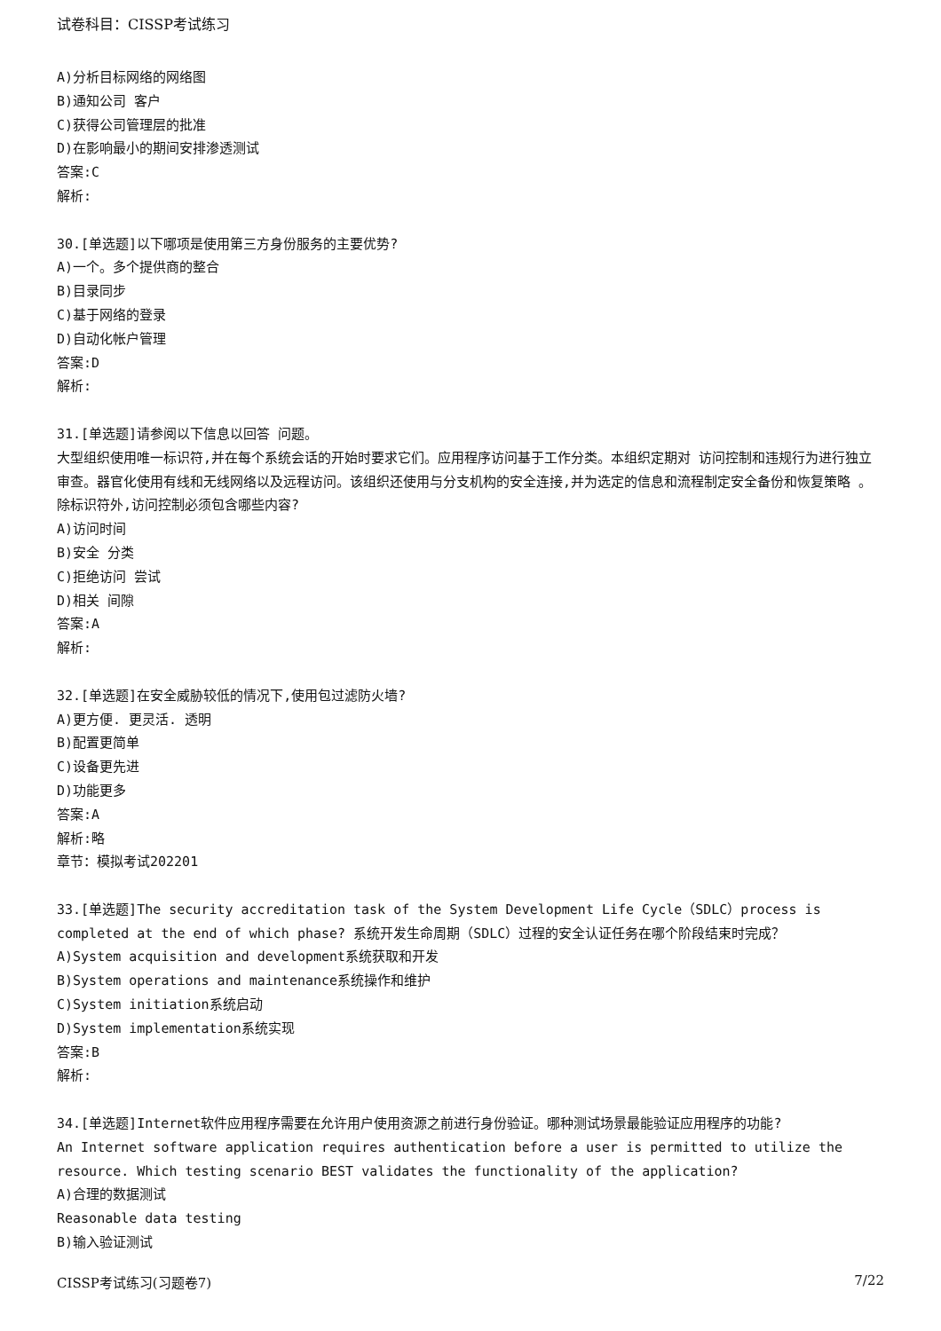试卷科目：CISSP考试练习
A)分析目标网络的网络图
B)通知公司 客户
C)获得公司管理层的批准
D)在影响最小的期间安排渗透测试
答案:C
解析:
30.[单选题]以下哪项是使用第三方身份服务的主要优势?
A)一个。多个提供商的整合
B)目录同步
C)基于网络的登录
D)自动化帐户管理
答案:D
解析:
31.[单选题]请参阅以下信息以回答 问题。
大型组织使用唯一标识符,并在每个系统会话的开始时要求它们。应用程序访问基于工作分类。本组织定期对 访问控制和违规行为进行独立审查。器官化使用有线和无线网络以及远程访问。该组织还使用与分支机构的安全连接,并为选定的信息和流程制定安全备份和恢复策略 。除标识符外,访问控制必须包含哪些内容?
A)访问时间
B)安全 分类
C)拒绝访问 尝试
D)相关 间隙
答案:A
解析:
32.[单选题]在安全威胁较低的情况下,使用包过滤防火墙?
A)更方便. 更灵活. 透明
B)配置更简单
C)设备更先进
D)功能更多
答案:A
解析:略
章节：模拟考试202201
33.[单选题]The security accreditation task of the System Development Life Cycle（SDLC）process is completed at the end of which phase? 系统开发生命周期（SDLC）过程的安全认证任务在哪个阶段结束时完成？
A)System acquisition and development系统获取和开发
B)System operations and maintenance系统操作和维护
C)System initiation系统启动
D)System implementation系统实现
答案:B
解析:
34.[单选题]Internet软件应用程序需要在允许用户使用资源之前进行身份验证。哪种测试场景最能验证应用程序的功能?
An Internet software application requires authentication before a user is permitted to utilize the resource. Which testing scenario BEST validates the functionality of the application?
A)合理的数据测试
Reasonable data testing
B)输入验证测试
CISSP考试练习(习题卷7) 7/22